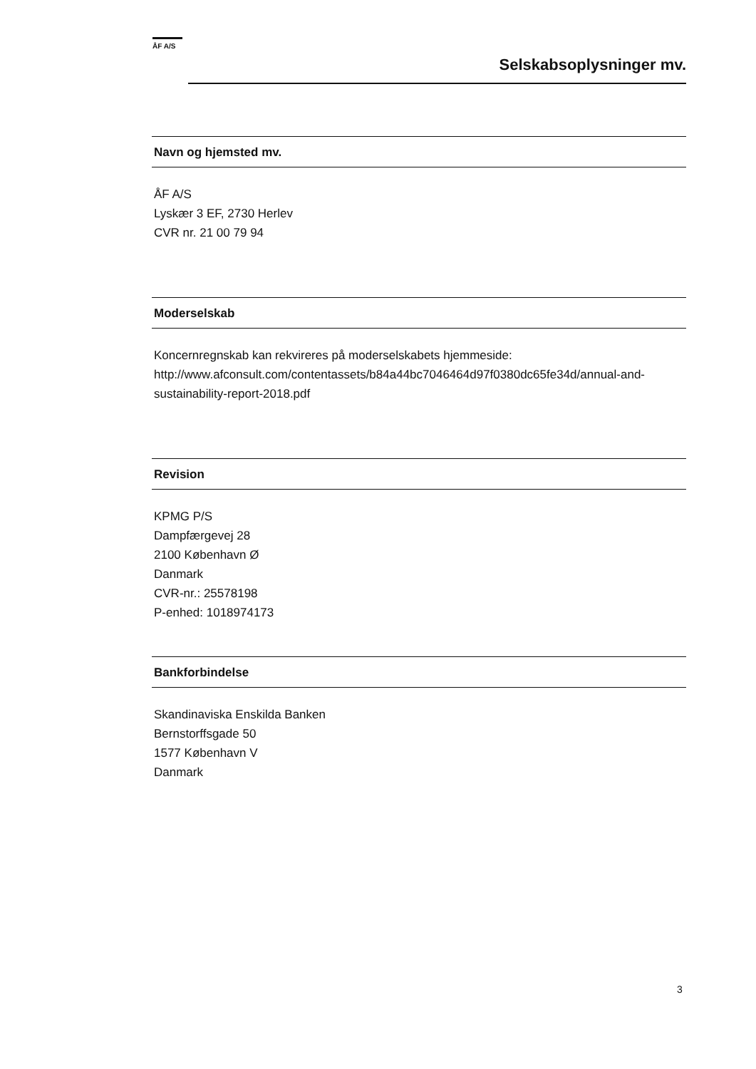ÅF A/S
Selskabsoplysninger mv.
Navn og hjemsted mv.
ÅF A/S
Lyskær 3 EF, 2730 Herlev
CVR nr. 21 00 79 94
Moderselskab
Koncernregnskab kan rekvireres på moderselskabets hjemmeside:
http://www.afconsult.com/contentassets/b84a44bc7046464d97f0380dc65fe34d/annual-and-
sustainability-report-2018.pdf
Revision
KPMG P/S
Dampfærgevej 28
2100 København Ø
Danmark
CVR-nr.: 25578198
P-enhed: 1018974173
Bankforbindelse
Skandinaviska Enskilda Banken
Bernstorffsgade 50
1577 København V
Danmark
3